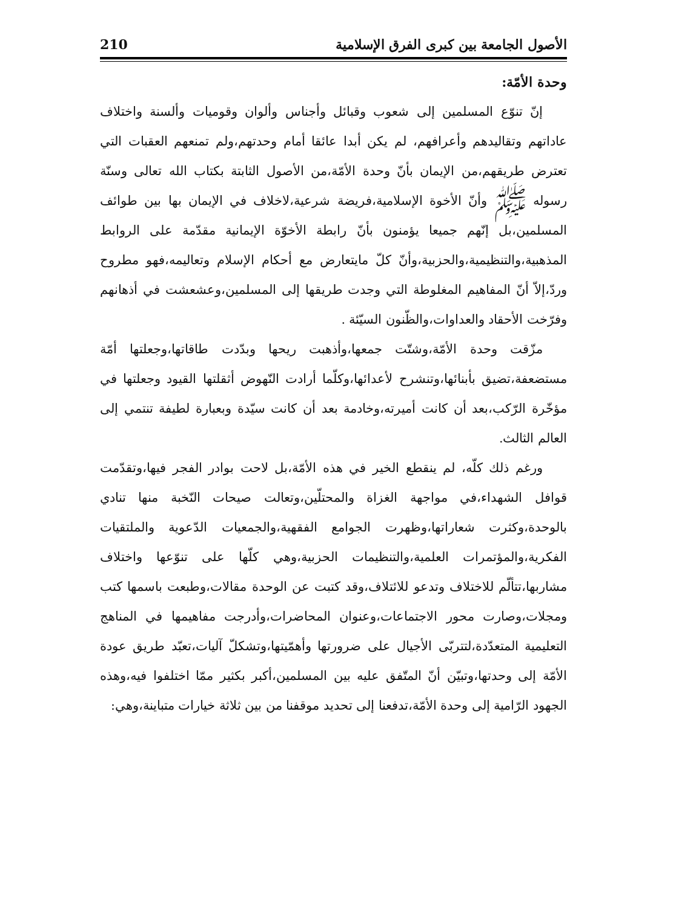الأصول الجامعة بين كبرى الفرق الإسلامية 210
وحدة الأمّة:
إنّ تنوّع المسلمين إلى شعوب وقبائل وأجناس وألوان وقوميات وألسنة واختلاف عاداتهم وتقاليدهم وأعرافهم، لم يكن أبدا عائقا أمام وحدتهم،ولم تمنعهم العقبات التي تعترض طريقهم،من الإيمان بأنّ وحدة الأمّة،من الأصول الثابتة بكتاب الله تعالى وسنّة رسوله ﷺ وأنّ الأخوة الإسلامية،فريضة شرعية،لاخلاف في الإيمان بها بين طوائف المسلمين،بل إنّهم جميعا يؤمنون بأنّ رابطة الأخوّة الإيمانية مقدّمة على الروابط المذهبية،والتنظيمية،والحزبية،وأنّ كلّ مايتعارض مع أحكام الإسلام وتعاليمه،فهو مطروح وردّ،إلاّ أنّ المفاهيم المغلوطة التي وجدت طريقها إلى المسلمين،وعشعشت في أذهانهم وفرّخت الأحقاد والعداوات،والظّنون السيّئة .
مزّقت وحدة الأمّة،وشتّت جمعها،وأذهبت ريحها وبدّدت طاقاتها،وجعلتها أمّة مستضعفة،تضيق بأبنائها،وتنشرح لأعدائها،وكلّما أرادت النّهوض أثقلتها القيود وجعلتها في مؤخّرة الرّكب،بعد أن كانت أميرته،وخادمة بعد أن كانت سيّدة وبعبارة لطيفة تنتمي إلى العالم الثالث.
ورغم ذلك كلّه، لم ينقطع الخير في هذه الأمّة،بل لاحت بوادر الفجر فيها،وتقدّمت قوافل الشهداء،في مواجهة الغزاة والمحتلّين،وتعالت صيحات النّخبة منها تنادي بالوحدة،وكثرت شعاراتها،وظهرت الجوامع الفقهية،والجمعيات الدّعوية والملتقيات الفكرية،والمؤتمرات العلمية،والتنظيمات الحزبية،وهي كلّها على تنوّعها واختلاف مشاربها،تتألّم للاختلاف وتدعو للائتلاف،وقد كتبت عن الوحدة مقالات،وطبعت باسمها كتب ومجلات،وصارت محور الاجتماعات،وعنوان المحاضرات،وأدرجت مفاهيمها في المناهج التعليمية المتعدّدة،لتتربّى الأجيال على ضرورتها وأهمّيتها،وتشكلّ آليات،تعبّد طريق عودة الأمّة إلى وحدتها،وتبيّن أنّ المتّفق عليه بين المسلمين،أكبر بكثير ممّا اختلفوا فيه،وهذه الجهود الرّامية إلى وحدة الأمّة،تدفعنا إلى تحديد موقفنا من بين ثلاثة خيارات متباينة،وهي: